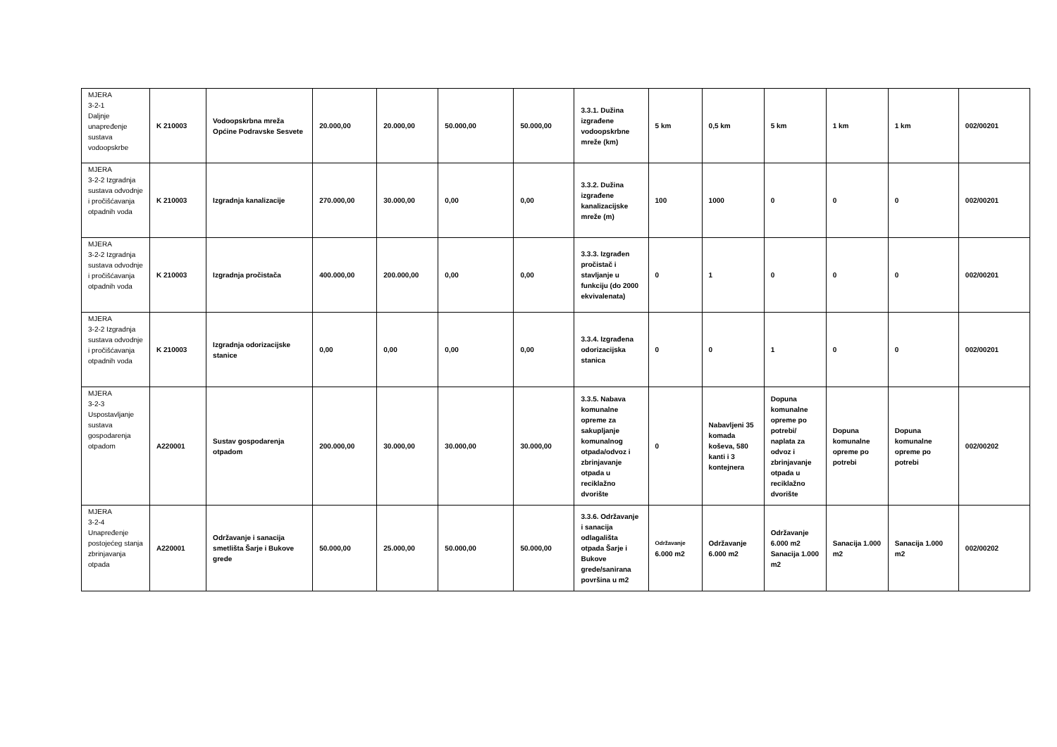| MJERA 3-2-1 Daljnje unapređenje sustava vodoopskrbe | K 210003 | Vodoopskrbna mreža Općine Podravske Sesvete | 20.000,00 | 20.000,00 | 50.000,00 | 50.000,00 | 3.3.1. Dužina izgrađene vodoopskrbne mreže (km) | 5 km | 0,5 km | 5 km | 1 km | 1 km | 002/00201 |
| MJERA 3-2-2 Izgradnja sustava odvodnje i pročišćavanja otpadnih voda | K 210003 | Izgradnja kanalizacije | 270.000,00 | 30.000,00 | 0,00 | 0,00 | 3.3.2. Dužina izgrađene kanalizacijske mreže (m) | 100 | 1000 | 0 | 0 | 0 | 002/00201 |
| MJERA 3-2-2 Izgradnja sustava odvodnje i pročišćavanja otpadnih voda | K 210003 | Izgradnja pročistača | 400.000,00 | 200.000,00 | 0,00 | 0,00 | 3.3.3. Izgrađen pročistač i stavljanje u funkciju (do 2000 ekvivalenata) | 0 | 1 | 0 | 0 | 0 | 002/00201 |
| MJERA 3-2-2 Izgradnja sustava odvodnje i pročišćavanja otpadnih voda | K 210003 | Izgradnja odorizacijske stanice | 0,00 | 0,00 | 0,00 | 0,00 | 3.3.4. Izgrađena odorizacijska stanica | 0 | 0 | 1 | 0 | 0 | 002/00201 |
| MJERA 3-2-3 Uspostavljanje sustava gospodarenja otpadom | A220001 | Sustav gospodarenja otpadom | 200.000,00 | 30.000,00 | 30.000,00 | 30.000,00 | 3.3.5. Nabava komunalne opreme za sakupljanje komunalnog otpada/odvoz i zbrinjavanje otpada u reciklažno dvorište | 0 | Nabavljeni 35 komada koševa, 580 kanti i 3 kontejnera | Dopuna komunalne opreme po potrebi/ naplata za odvoz i zbrinjavanje otpada u reciklažno dvorište | Dopuna komunalne opreme po potrebi | Dopuna komunalne opreme po potrebi | 002/00202 |
| MJERA 3-2-4 Unapređenje postojećeg stanja zbrinjavanja otpada | A220001 | Održavanje i sanacija smetlišta Šarje i Bukove grede | 50.000,00 | 25.000,00 | 50.000,00 | 50.000,00 | 3.3.6. Održavanje i sanacija odlagališta otpada Šarje i Bukove grede/sanirana površina u m2 | Održavanje 6.000 m2 | Održavanje 6.000 m2 | Održavanje 6.000 m2 Sanacija 1.000 m2 | Sanacija 1.000 m2 | Sanacija 1.000 m2 | 002/00202 |